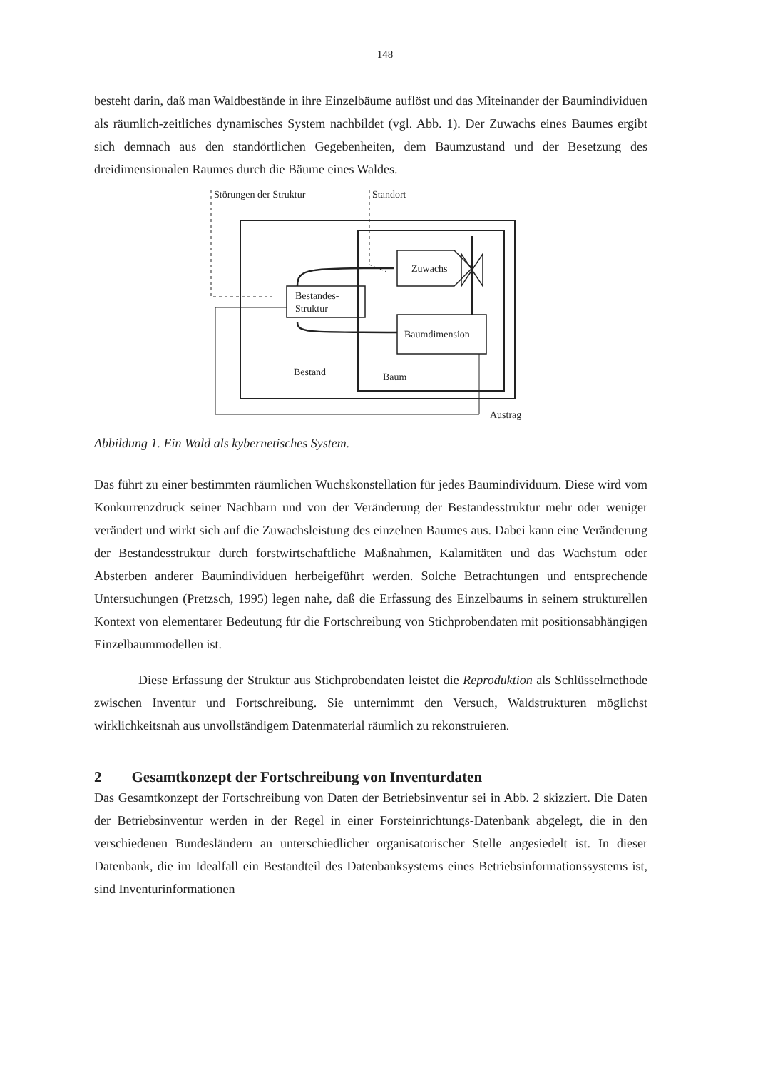148
besteht darin, daß man Waldbestände in ihre Einzelbäume auflöst und das Miteinander der Baumindividuen als räumlich-zeitliches dynamisches System nachbildet (vgl. Abb. 1). Der Zuwachs eines Baumes ergibt sich demnach aus den standörtlichen Gegebenheiten, dem Baumzustand und der Besetzung des dreidimensionalen Raumes durch die Bäume eines Waldes.
Störungen der Struktur
Standort
Bestandes-
Struktur
Zuwachs
Baumdimension
Bestand
Baum
Austrag
Abbildung 1. Ein Wald als kybernetisches System.
Das führt zu einer bestimmten räumlichen Wuchskonstellation für jedes Baumindividuum. Diese wird vom Konkurrenzdruck seiner Nachbarn und von der Veränderung der Bestandesstruktur mehr oder weniger verändert und wirkt sich auf die Zuwachsleistung des einzelnen Baumes aus. Dabei kann eine Veränderung der Bestandesstruktur durch forstwirtschaftliche Maßnahmen, Kalamitäten und das Wachstum oder Absterben anderer Baumindividuen herbeigeführt werden. Solche Betrachtungen und entsprechende Untersuchungen (Pretzsch, 1995) legen nahe, daß die Erfassung des Einzelbaums in seinem strukturellen Kontext von elementarer Bedeutung für die Fortschreibung von Stichprobendaten mit positionsabhängigen Einzelbaummodellen ist.
Diese Erfassung der Struktur aus Stichprobendaten leistet die Reproduktion als Schlüsselmethode zwischen Inventur und Fortschreibung. Sie unternimmt den Versuch, Waldstrukturen möglichst wirklichkeitsnah aus unvollständigem Datenmaterial räumlich zu rekonstruieren.
2 Gesamtkonzept der Fortschreibung von Inventurdaten
Das Gesamtkonzept der Fortschreibung von Daten der Betriebsinventur sei in Abb. 2 skizziert. Die Daten der Betriebsinventur werden in der Regel in einer Forsteinrichtungs-Datenbank abgelegt, die in den verschiedenen Bundesländern an unterschiedlicher organisatorischer Stelle angesiedelt ist. In dieser Datenbank, die im Idealfall ein Bestandteil des Datenbanksystems eines Betriebsinformationssystems ist, sind Inventurinformationen